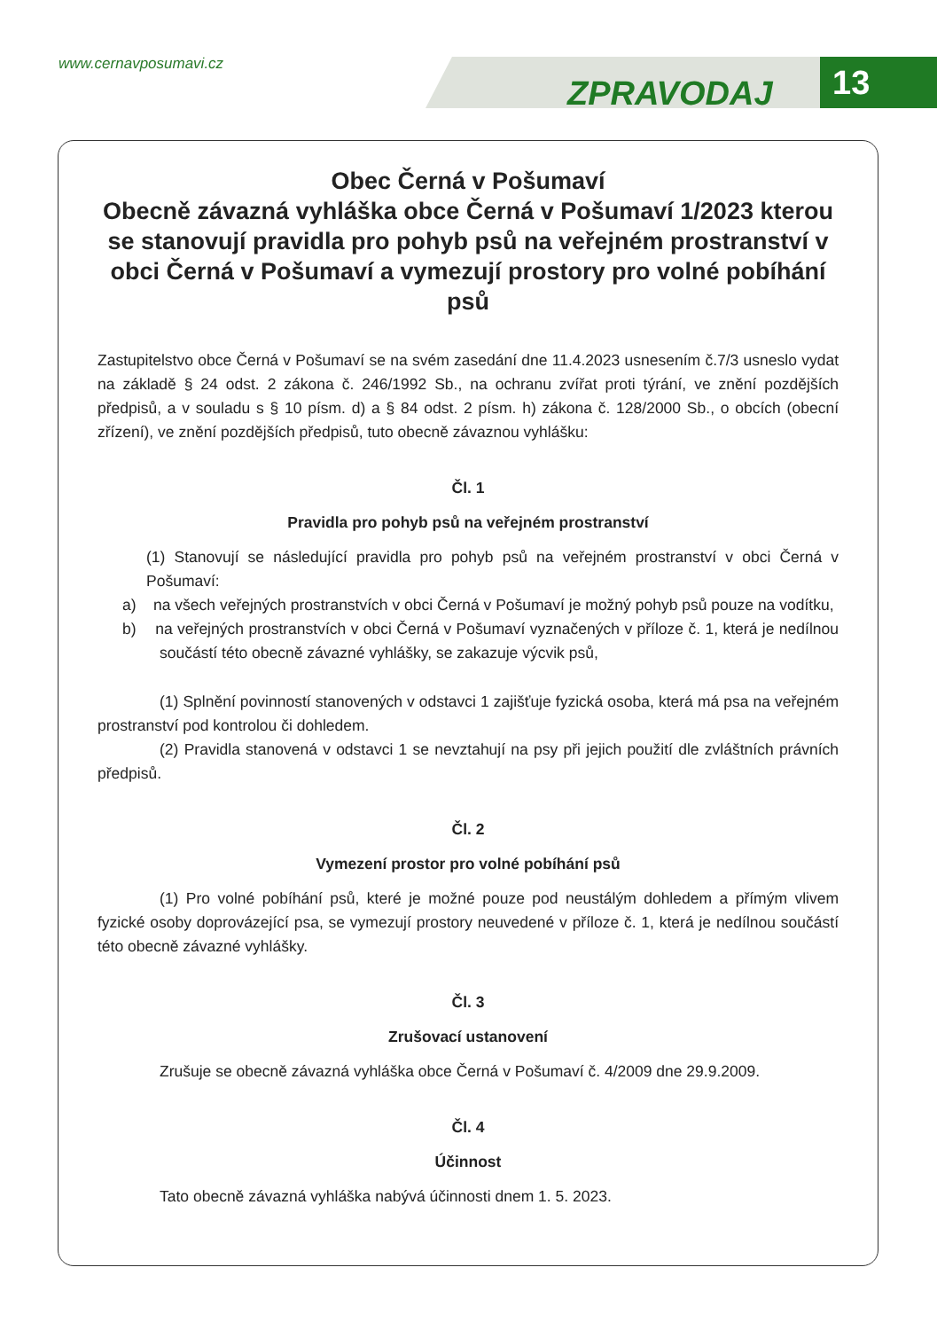www.cernavposumavi.cz
ZPRAVODAJ 13
Obec Černá v Pošumaví
Obecně závazná vyhláška obce Černá v Pošumaví 1/2023 kterou se stanovují pravidla pro pohyb psů na veřejném prostranství v obci Černá v Pošumaví a vymezují prostory pro volné pobíhání psů
Zastupitelstvo obce Černá v Pošumaví se na svém zasedání dne 11.4.2023 usnesením č.7/3 usneslo vydat na základě § 24 odst. 2 zákona č. 246/1992 Sb., na ochranu zvířat proti týrání, ve znění pozdějších předpisů, a v souladu s § 10 písm. d) a § 84 odst. 2 písm. h) zákona č. 128/2000 Sb., o obcích (obecní zřízení), ve znění pozdějších předpisů, tuto obecně závaznou vyhlášku:
Čl. 1
Pravidla pro pohyb psů na veřejném prostranství
(1) Stanovují se následující pravidla pro pohyb psů na veřejném prostranství v obci Černá v Pošumaví:
a) na všech veřejných prostranstvích v obci Černá v Pošumaví je možný pohyb psů pouze na vodítku,
b) na veřejných prostranstvích v obci Černá v Pošumaví vyznačených v příloze č. 1, která je nedílnou součástí této obecně závazné vyhlášky, se zakazuje výcvik psů,
(1) Splnění povinností stanovených v odstavci 1 zajišťuje fyzická osoba, která má psa na veřejném prostranství pod kontrolou či dohledem.
(2) Pravidla stanovená v odstavci 1 se nevztahují na psy při jejich použití dle zvláštních právních předpisů.
Čl. 2
Vymezení prostor pro volné pobíhání psů
(1) Pro volné pobíhání psů, které je možné pouze pod neustálým dohledem a přímým vlivem fyzické osoby doprovázející psa, se vymezují prostory neuvedené v příloze č. 1, která je nedílnou součástí této obecně závazné vyhlášky.
Čl. 3
Zrušovací ustanovení
Zrušuje se obecně závazná vyhláška obce Černá v Pošumaví č. 4/2009 dne 29.9.2009.
Čl. 4
Účinnost
Tato obecně závazná vyhláška nabývá účinnosti dnem 1. 5. 2023.